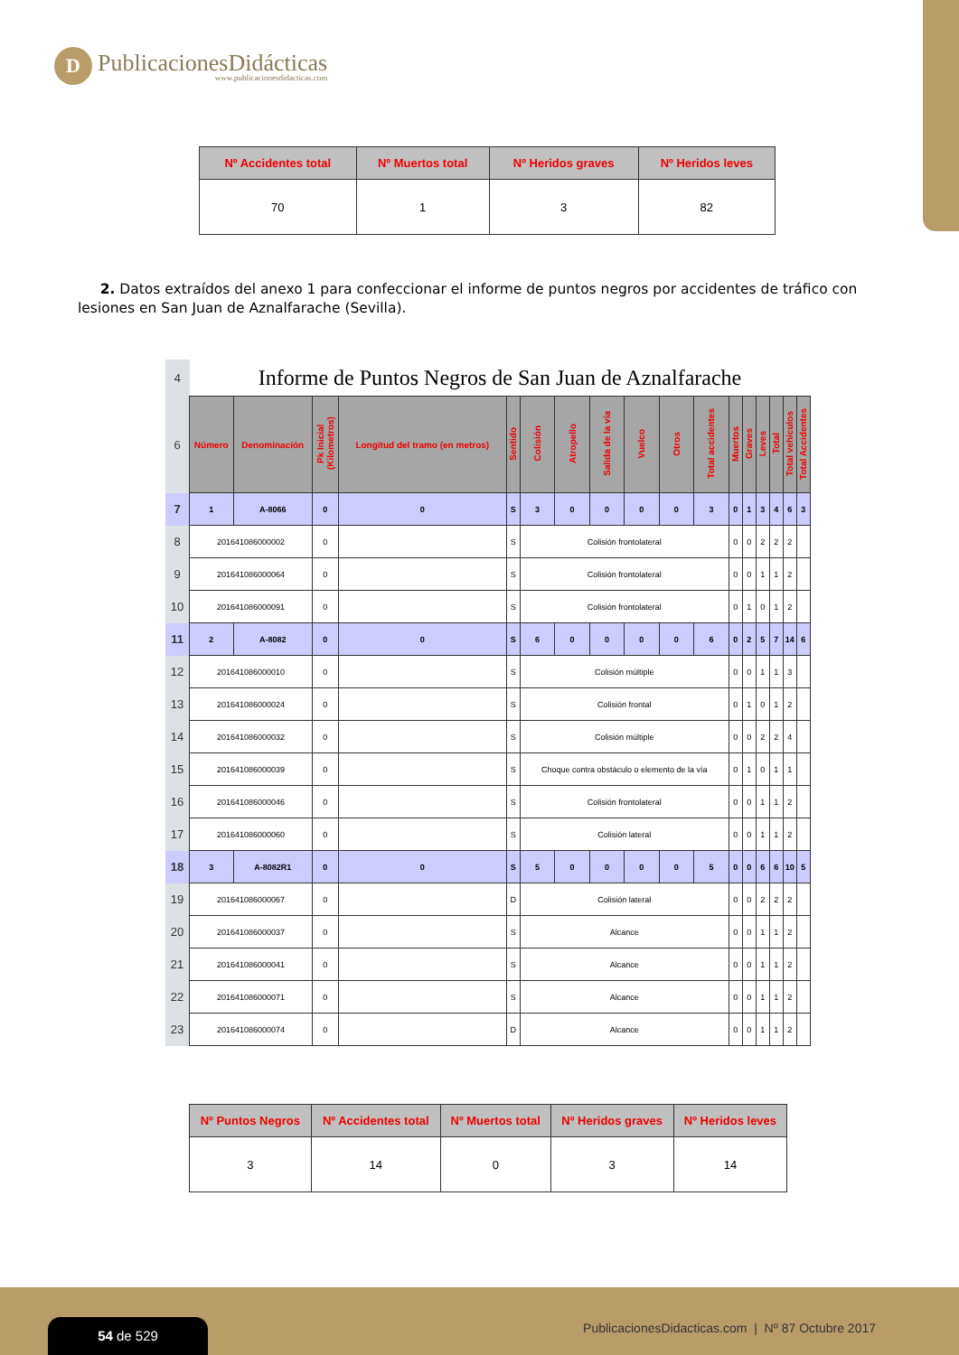D
PublicacionesDidácticas
www.publicacionesdidacticas.com
| Nº Accidentes total | Nº Muertos total | Nº Heridos graves | Nº Heridos leves |
| --- | --- | --- | --- |
| 70 | 1 | 3 | 82 |
2. Datos extraídos del anexo 1 para confeccionar el informe de puntos negros por accidentes de tráfico con lesiones en San Juan de Aznalfarache (Sevilla).
| 4 | Informe de Puntos Negros de San Juan de Aznalfarache | | | | | | | | | | | | | | | | |
| 6 | Número | Denominación | Pk Inicial (Kilometros) | Longitud del tramo (en metros) | Sentido | Colisión | Atropello | Salida de la vía | Vuelco | Otros | Total accidentes | Muertos | Graves | Leves | Total | Total vehículos | Total Accidentes |
| 7 | 1 | A-8066 | 0 | 0 | S | 3 | 0 | 0 | 0 | 0 | 3 | 0 | 1 | 3 | 4 | 6 | 3 |
| 8 | 201641086000002 | | 0 | | S | Colisión frontolateral | | | | | | 0 | 0 | 2 | 2 | 2 | |
| 9 | 201641086000064 | | 0 | | S | Colisión frontolateral | | | | | | 0 | 0 | 1 | 1 | 2 | |
| 10 | 201641086000091 | | 0 | | S | Colisión frontolateral | | | | | | 0 | 1 | 0 | 1 | 2 | |
| 11 | 2 | A-8082 | 0 | 0 | S | 6 | 0 | 0 | 0 | 0 | 6 | 0 | 2 | 5 | 7 | 14 | 6 |
| 12 | 201641086000010 | | 0 | | S | Colisión múltiple | | | | | | 0 | 0 | 1 | 1 | 3 | |
| 13 | 201641086000024 | | 0 | | S | Colisión frontal | | | | | | 0 | 1 | 0 | 1 | 2 | |
| 14 | 201641086000032 | | 0 | | S | Colisión múltiple | | | | | | 0 | 0 | 2 | 2 | 4 | |
| 15 | 201641086000039 | | 0 | | S | Choque contra obstáculo o elemento de la vía | | | | | | 0 | 1 | 0 | 1 | 1 | |
| 16 | 201641086000046 | | 0 | | S | Colisión frontolateral | | | | | | 0 | 0 | 1 | 1 | 2 | |
| 17 | 201641086000060 | | 0 | | S | Colisión lateral | | | | | | 0 | 0 | 1 | 1 | 2 | |
| 18 | 3 | A-8082R1 | 0 | 0 | S | 5 | 0 | 0 | 0 | 0 | 5 | 0 | 0 | 6 | 6 | 10 | 5 |
| 19 | 201641086000067 | | 0 | | D | Colisión lateral | | | | | | 0 | 0 | 2 | 2 | 2 | |
| 20 | 201641086000037 | | 0 | | S | Alcance | | | | | | 0 | 0 | 1 | 1 | 2 | |
| 21 | 201641086000041 | | 0 | | S | Alcance | | | | | | 0 | 0 | 1 | 1 | 2 | |
| 22 | 201641086000071 | | 0 | | S | Alcance | | | | | | 0 | 0 | 1 | 1 | 2 | |
| 23 | 201641086000074 | | 0 | | D | Alcance | | | | | | 0 | 0 | 1 | 1 | 2 | |
| Nº Puntos Negros | Nº Accidentes total | Nº Muertos total | Nº Heridos graves | Nº Heridos leves |
| --- | --- | --- | --- | --- |
| 3 | 14 | 0 | 3 | 14 |
54 de 529
PublicacionesDidacticas.com | Nº 87 Octubre 2017